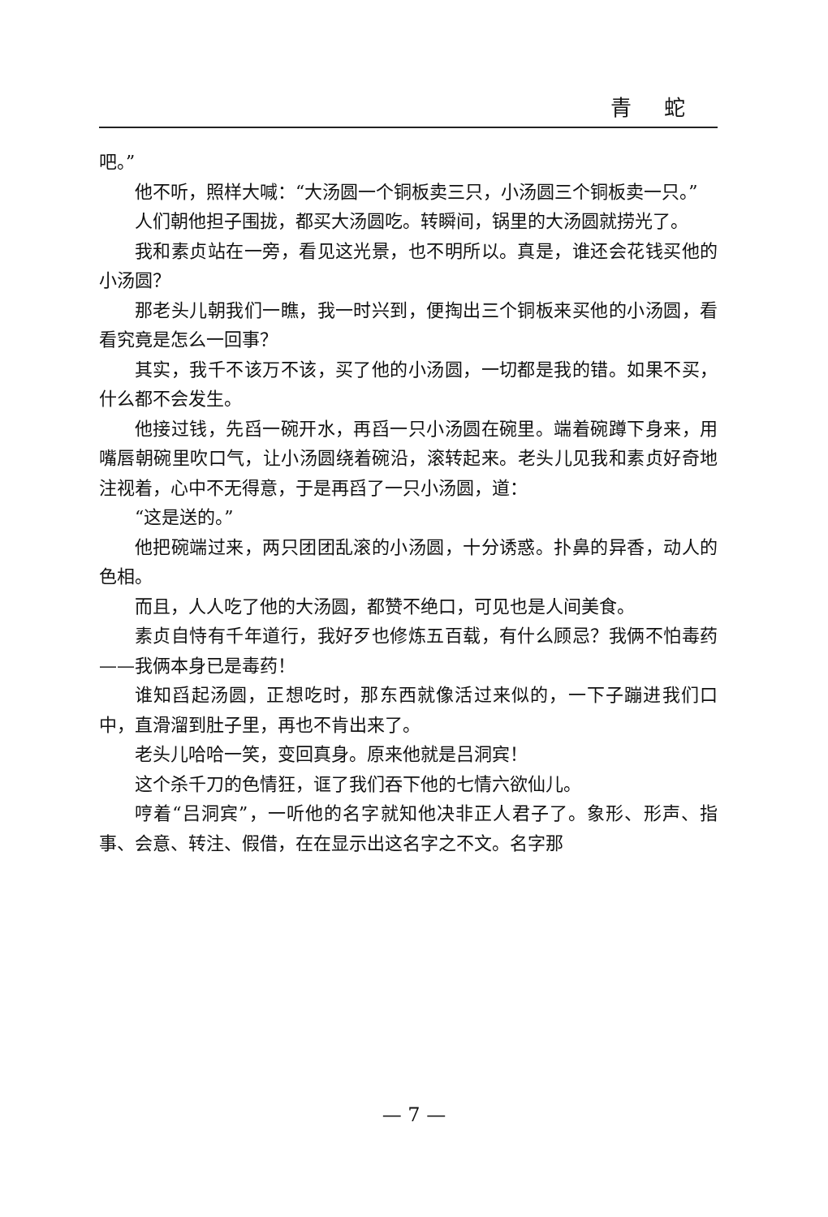青蛇
吧。”
他不听，照样大喊：“大汤圆一个铜板卖三只，小汤圆三个铜板卖一只。”
人们朝他担子围拢，都买大汤圆吃。转瞬间，锅里的大汤圆就捞光了。
我和素贞站在一旁，看见这光景，也不明所以。真是，谁还会花钱买他的小汤圆？
那老头儿朝我们一瞧，我一时兴到，便掏出三个铜板来买他的小汤圆，看看究竟是怎么一回事？
其实，我千不该万不该，买了他的小汤圆，一切都是我的错。如果不买，什么都不会发生。
他接过钱，先舀一碗开水，再舀一只小汤圆在碗里。端着碗蹲下身来，用嘴唇朝碗里吹口气，让小汤圆绕着碗沿，滚转起来。老头儿见我和素贞好奇地注视着，心中不无得意，于是再舀了一只小汤圆，道：
“这是送的。”
他把碗端过来，两只团团乱滚的小汤圆，十分诱惑。扑鼻的异香，动人的色相。
而且，人人吃了他的大汤圆，都赞不绝口，可见也是人间美食。
素贞自恃有千年道行，我好歹也修炼五百载，有什么顾忌？我俩不怕毒药——我俩本身已是毒药！
谁知舀起汤圆，正想吃时，那东西就像活过来似的，一下子蹦进我们口中，直滑溜到肚子里，再也不肯出来了。
老头儿哈哈一笑，变回真身。原来他就是吕洞宾！
这个杀千刀的色情狂，诓了我们吞下他的七情六欲仙儿。
哼着“吕洞宾”，一听他的名字就知他决非正人君子了。象形、形声、指事、会意、转注、假借，在在显示出这名字之不文。名字那
— 7 —